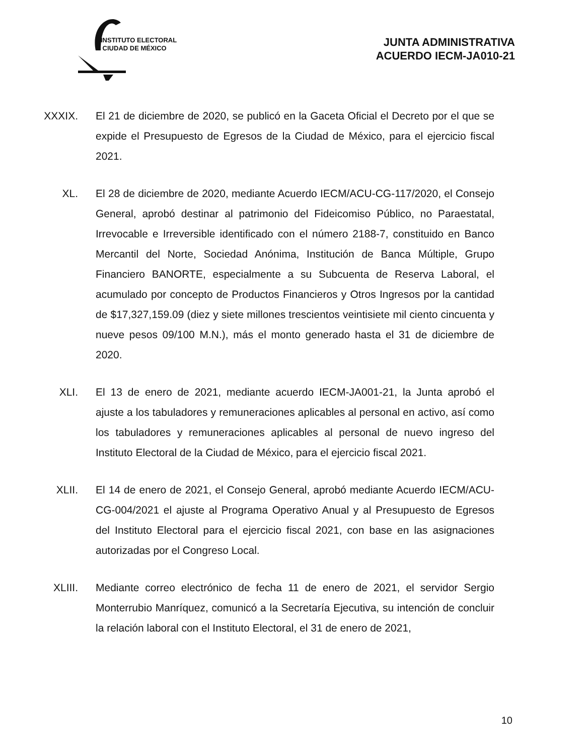INSTITUTO ELECTORAL
CIUDAD DE MÉXICO
JUNTA ADMINISTRATIVA
ACUERDO IECM-JA010-21
XXXIX. El 21 de diciembre de 2020, se publicó en la Gaceta Oficial el Decreto por el que se expide el Presupuesto de Egresos de la Ciudad de México, para el ejercicio fiscal 2021.
XL. El 28 de diciembre de 2020, mediante Acuerdo IECM/ACU-CG-117/2020, el Consejo General, aprobó destinar al patrimonio del Fideicomiso Público, no Paraestatal, Irrevocable e Irreversible identificado con el número 2188-7, constituido en Banco Mercantil del Norte, Sociedad Anónima, Institución de Banca Múltiple, Grupo Financiero BANORTE, especialmente a su Subcuenta de Reserva Laboral, el acumulado por concepto de Productos Financieros y Otros Ingresos por la cantidad de $17,327,159.09 (diez y siete millones trescientos veintisiete mil ciento cincuenta y nueve pesos 09/100 M.N.), más el monto generado hasta el 31 de diciembre de 2020.
XLI. El 13 de enero de 2021, mediante acuerdo IECM-JA001-21, la Junta aprobó el ajuste a los tabuladores y remuneraciones aplicables al personal en activo, así como los tabuladores y remuneraciones aplicables al personal de nuevo ingreso del Instituto Electoral de la Ciudad de México, para el ejercicio fiscal 2021.
XLII. El 14 de enero de 2021, el Consejo General, aprobó mediante Acuerdo IECM/ACU-CG-004/2021 el ajuste al Programa Operativo Anual y al Presupuesto de Egresos del Instituto Electoral para el ejercicio fiscal 2021, con base en las asignaciones autorizadas por el Congreso Local.
XLIII. Mediante correo electrónico de fecha 11 de enero de 2021, el servidor Sergio Monterrubio Manríquez, comunicó a la Secretaría Ejecutiva, su intención de concluir la relación laboral con el Instituto Electoral, el 31 de enero de 2021,
10